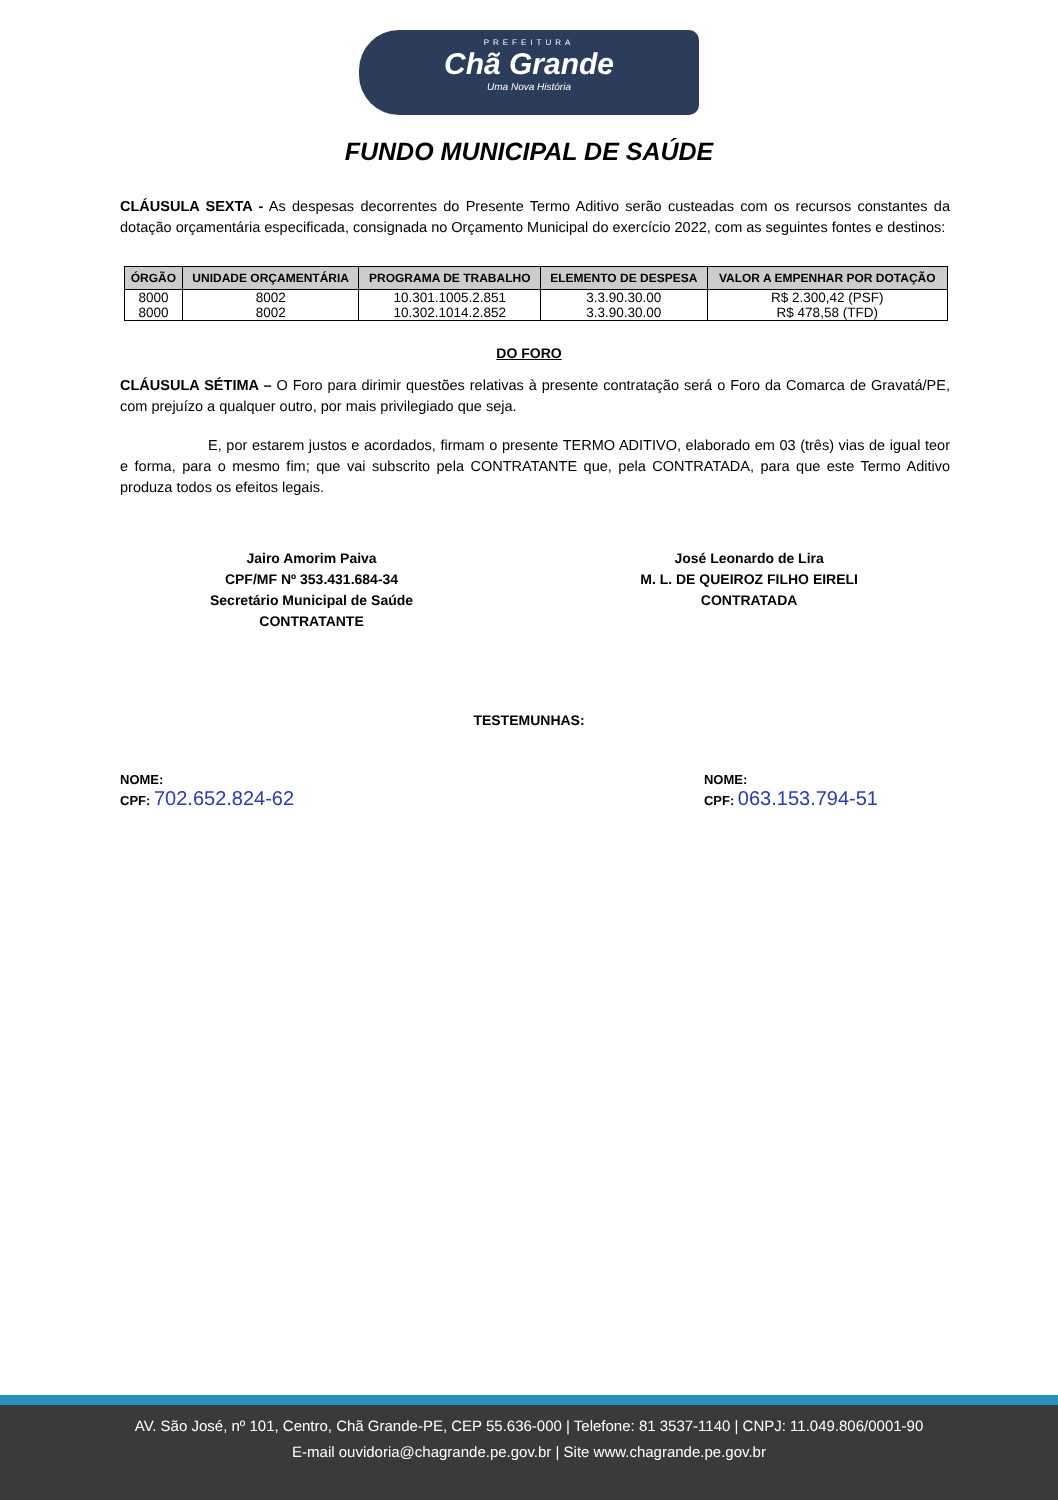PREFEITURA
Chã Grande
Uma Nova História
FUNDO MUNICIPAL DE SAÚDE
CLÁUSULA SEXTA - As despesas decorrentes do Presente Termo Aditivo serão custeadas com os recursos constantes da dotação orçamentária especificada, consignada no Orçamento Municipal do exercício 2022, com as seguintes fontes e destinos:
| ÓRGÃO | UNIDADE ORÇAMENTÁRIA | PROGRAMA DE TRABALHO | ELEMENTO DE DESPESA | VALOR A EMPENHAR POR DOTAÇÃO |
| --- | --- | --- | --- | --- |
| 8000 | 8002 | 10.301.1005.2.851 | 3.3.90.30.00 | R$ 2.300,42 (PSF) |
| 8000 | 8002 | 10.302.1014.2.852 | 3.3.90.30.00 | R$ 478,58 (TFD) |
DO FORO
CLÁUSULA SÉTIMA – O Foro para dirimir questões relativas à presente contratação será o Foro da Comarca de Gravatá/PE, com prejuízo a qualquer outro, por mais privilegiado que seja.
E, por estarem justos e acordados, firmam o presente TERMO ADITIVO, elaborado em 03 (três) vias de igual teor e forma, para o mesmo fim; que vai subscrito pela CONTRATANTE que, pela CONTRATADA, para que este Termo Aditivo produza todos os efeitos legais.
Jairo Amorim Paiva
CPF/MF Nº 353.431.684-34
Secretário Municipal de Saúde
CONTRATANTE
José Leonardo de Lira
M. L. DE QUEIROZ FILHO EIRELI
CONTRATADA
TESTEMUNHAS:
NOME:
CPF: 702.652.824-62
NOME:
CPF: 063.153.794-51
AV. São José, nº 101, Centro, Chã Grande-PE, CEP 55.636-000 | Telefone: 81 3537-1140 | CNPJ: 11.049.806/0001-90
E-mail ouvidoria@chagrande.pe.gov.br | Site www.chagrande.pe.gov.br